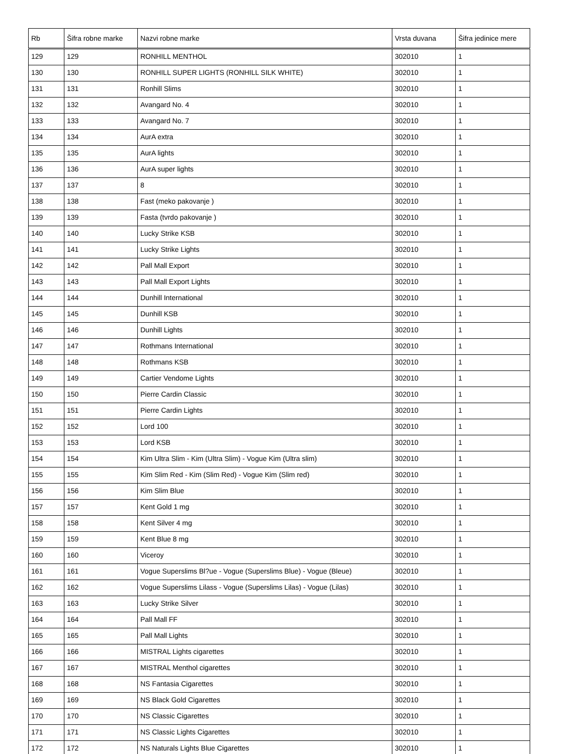| Rb | Šifra robne marke | Nazvi robne marke | Vrsta duvana | Šifra jedinice mere |
| --- | --- | --- | --- | --- |
| 129 | 129 | RONHILL MENTHOL | 302010 | 1 |
| 130 | 130 | RONHILL SUPER LIGHTS (RONHILL SILK WHITE) | 302010 | 1 |
| 131 | 131 | Ronhill Slims | 302010 | 1 |
| 132 | 132 | Avangard No. 4 | 302010 | 1 |
| 133 | 133 | Avangard No. 7 | 302010 | 1 |
| 134 | 134 | AurA extra | 302010 | 1 |
| 135 | 135 | AurA lights | 302010 | 1 |
| 136 | 136 | AurA super lights | 302010 | 1 |
| 137 | 137 | 8 | 302010 | 1 |
| 138 | 138 | Fast (meko pakovanje ) | 302010 | 1 |
| 139 | 139 | Fasta (tvrdo pakovanje ) | 302010 | 1 |
| 140 | 140 | Lucky Strike KSB | 302010 | 1 |
| 141 | 141 | Lucky Strike Lights | 302010 | 1 |
| 142 | 142 | Pall Mall Export | 302010 | 1 |
| 143 | 143 | Pall Mall Export Lights | 302010 | 1 |
| 144 | 144 | Dunhill International | 302010 | 1 |
| 145 | 145 | Dunhill KSB | 302010 | 1 |
| 146 | 146 | Dunhill Lights | 302010 | 1 |
| 147 | 147 | Rothmans International | 302010 | 1 |
| 148 | 148 | Rothmans KSB | 302010 | 1 |
| 149 | 149 | Cartier Vendome Lights | 302010 | 1 |
| 150 | 150 | Pierre Cardin Classic | 302010 | 1 |
| 151 | 151 | Pierre Cardin Lights | 302010 | 1 |
| 152 | 152 | Lord 100 | 302010 | 1 |
| 153 | 153 | Lord KSB | 302010 | 1 |
| 154 | 154 | Kim Ultra Slim - Kim (Ultra Slim) - Vogue Kim (Ultra slim) | 302010 | 1 |
| 155 | 155 | Kim Slim Red - Kim (Slim Red) - Vogue Kim (Slim red) | 302010 | 1 |
| 156 | 156 | Kim Slim Blue | 302010 | 1 |
| 157 | 157 | Kent Gold 1 mg | 302010 | 1 |
| 158 | 158 | Kent Silver 4 mg | 302010 | 1 |
| 159 | 159 | Kent Blue 8 mg | 302010 | 1 |
| 160 | 160 | Viceroy | 302010 | 1 |
| 161 | 161 | Vogue Superslims Bl?ue - Vogue (Superslims Blue) - Vogue (Bleue) | 302010 | 1 |
| 162 | 162 | Vogue Superslims Lilass - Vogue (Superslims Lilas) - Vogue (Lilas) | 302010 | 1 |
| 163 | 163 | Lucky Strike Silver | 302010 | 1 |
| 164 | 164 | Pall Mall FF | 302010 | 1 |
| 165 | 165 | Pall Mall Lights | 302010 | 1 |
| 166 | 166 | MISTRAL Lights cigarettes | 302010 | 1 |
| 167 | 167 | MISTRAL Menthol cigarettes | 302010 | 1 |
| 168 | 168 | NS Fantasia Cigarettes | 302010 | 1 |
| 169 | 169 | NS Black Gold Cigarettes | 302010 | 1 |
| 170 | 170 | NS Classic Cigarettes | 302010 | 1 |
| 171 | 171 | NS Classic Lights Cigarettes | 302010 | 1 |
| 172 | 172 | NS Naturals Lights Blue Cigarettes | 302010 | 1 |